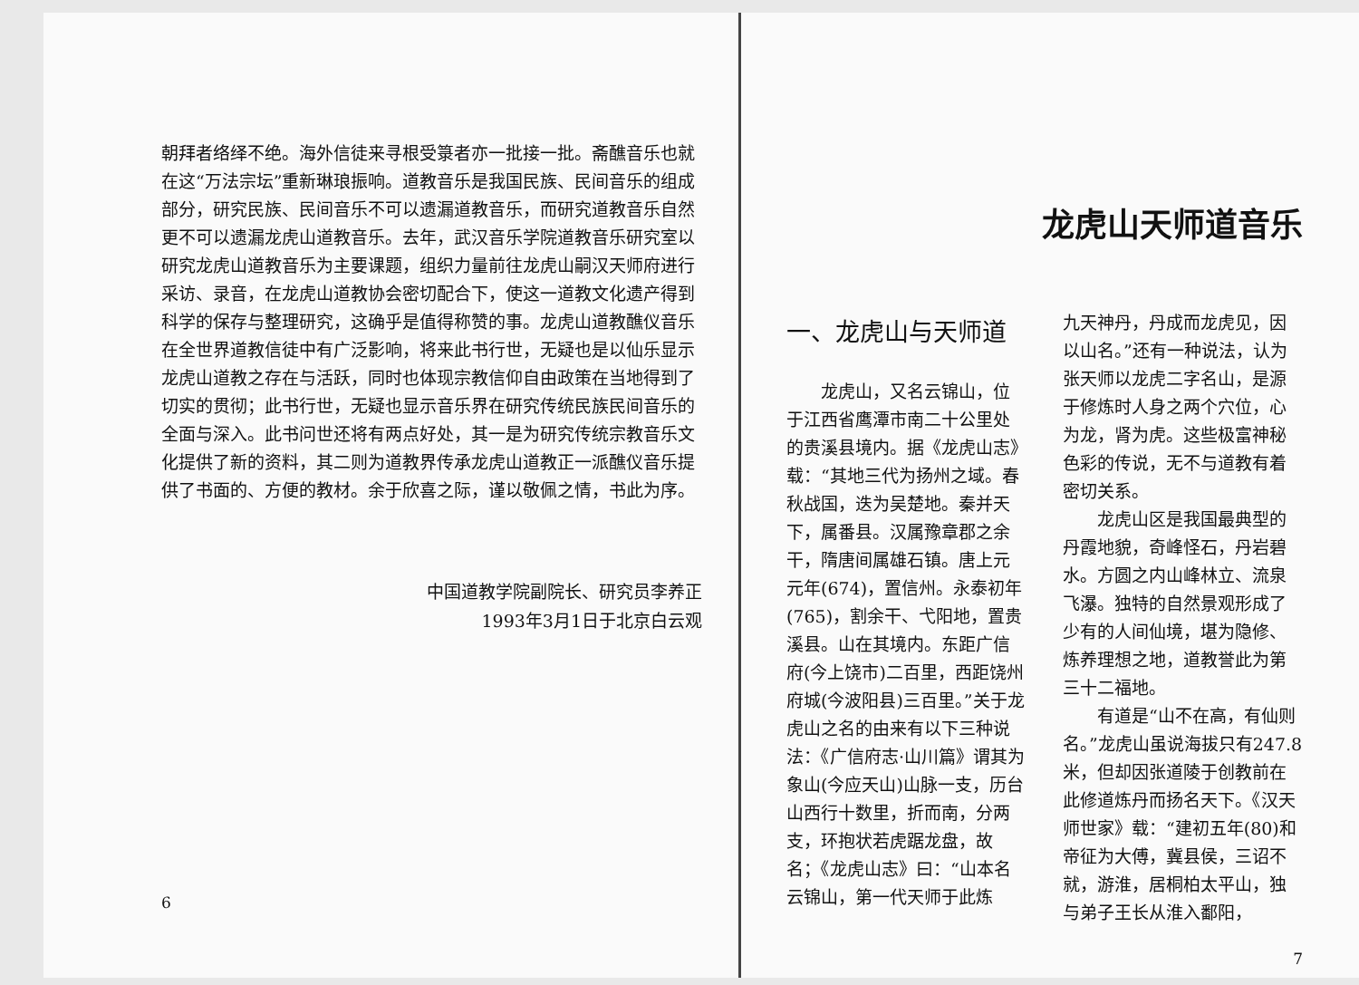朝拜者络绎不绝。海外信徒来寻根受箓者亦一批接一批。斋醮音乐也就在这“万法宗坛”重新琳琅振响。道教音乐是我国民族、民间音乐的组成部分，研究民族、民间音乐不可以遗漏道教音乐，而研究道教音乐自然更不可以遗漏龙虎山道教音乐。去年，武汉音乐学院道教音乐研究室以研究龙虎山道教音乐为主要课题，组织力量前往龙虎山嗣汉天师府进行采访、录音，在龙虎山道教协会密切配合下，使这一道教文化遗产得到科学的保存与整理研究，这确乎是值得称赞的事。龙虎山道教醮仪音乐在全世界道教信徒中有广泛影响，将来此书行世，无疑也是以仙乐显示龙虎山道教之存在与活跃，同时也体现宗教信仰自由政策在当地得到了切实的贯彻；此书行世，无疑也显示音乐界在研究传统民族民间音乐的全面与深入。此书问世还将有两点好处，其一是为研究传统宗教音乐文化提供了新的资料，其二则为道教界传承龙虎山道教正一派醮仪音乐提供了书面的、方便的教材。余于欣喜之际，谨以敬佩之情，书此为序。
中国道教学院副院长、研究员李养正
1993年3月1日于北京白云观
6
龙虎山天师道音乐
一、龙虎山与天师道
龙虎山，又名云锦山，位于江西省鹰潭市南二十公里处的贵溪县境内。据《龙虎山志》载：“其地三代为扬州之域。春秋战国，迭为吴楚地。秦并天下，属番县。汉属豫章郡之余干，隋唐间属雄石镇。唐上元元年(674)，置信州。永泰初年(765)，割余干、弋阳地，置贵溪县。山在其境内。东距广信府(今上饶市)二百里，西距饶州府城(今波阳县)三百里。”关于龙虎山之名的由来有以下三种说法：《广信府志·山川篇》谓其为象山(今应天山)山脉一支，历台山西行十数里，折而南，分两支，环抱状若虎踞龙盘，故名；《龙虎山志》曰：“山本名云锦山，第一代天师于此炼
九天神丹，丹成而龙虎见，因以山名。”还有一种说法，认为张天师以龙虎二字名山，是源于修炼时人身之两个穴位，心为龙，肾为虎。这些极富神秘色彩的传说，无不与道教有着密切关系。
龙虎山区是我国最典型的丹霞地貌，奇峰怪石，丹岩碧水。方圆之内山峰林立、流泉飞瀑。独特的自然景观形成了少有的人间仙境，堪为隐修、炼养理想之地，道教誉此为第三十二福地。
有道是“山不在高，有仙则名。”龙虎山虽说海拔只有247.8米，但却因张道陵于创教前在此修道炼丹而扬名天下。《汉天师世家》载：“建初五年(80)和帝征为大傅，冀县侯，三诏不就，游淮，居桐柏太平山，独与弟子王长从淮入鄱阳，
7